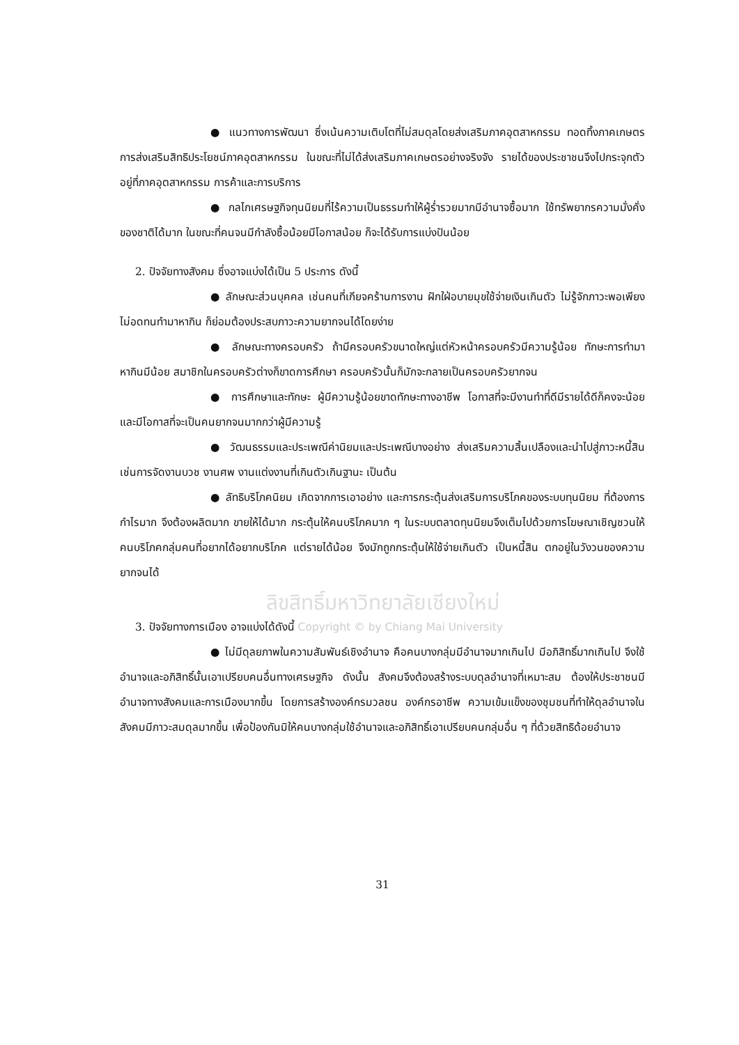● แนวทางการพัฒนา ซึ่งเน้นความเติบโตที่ไม่สมดุลโดยส่งเสริมภาคอุตสาหกรรม ทอดทิ้งภาคเกษตร การส่งเสริมสิทธิประโยชน์ภาคอุตสาหกรรม ในขณะที่ไม่ได้ส่งเสริมภาคเกษตรอย่างจริงจัง รายได้ของประชาชนจึงไปกระจุกตัวอยู่ที่ภาคอุตสาหกรรม การค้าและการบริการ
● กลไกเศรษฐกิจทุนนิยมที่ไร้ความเป็นธรรมทำให้ผู้ร่ำรวยมากมีอำนาจซื้อมาก ใช้ทรัพยากรความมั่งคั่งของชาติได้มาก ในขณะที่คนจนมีกำลังซื้อน้อยมีโอกาสน้อย ก็จะได้รับการแบ่งปันน้อย
2. ปัจจัยทางสังคม ซึ่งอาจแบ่งได้เป็น 5 ประการ ดังนี้
● ลักษณะส่วนบุคคล เช่นคนที่เกียจคร้านการงาน ฝักใฝ่อบายมุขใช้จ่ายเงินเกินตัว ไม่รู้จักภาวะพอเพียง ไม่อดทนทำมาหากิน ก็ย่อมต้องประสบภาวะความยากจนได้โดยง่าย
● ลักษณะทางครอบครัว ถ้ามีครอบครัวขนาดใหญ่แต่หัวหน้าครอบครัวมีความรู้น้อย ทักษะการทำมาหากินมีน้อย สมาชิกในครอบครัวต่างก็ขาดการศึกษา ครอบครัวนั้นก็มักจะกลายเป็นครอบครัวยากจน
● การศึกษาและทักษะ ผู้มีความรู้น้อยขาดทักษะทางอาชีพ โอกาสที่จะมีงานทำที่ดีมีรายได้ดีก็คงจะน้อย และมีโอกาสที่จะเป็นคนยากจนมากกว่าผู้มีความรู้
● วัฒนธรรมและประเพณีค่านิยมและประเพณีบางอย่าง ส่งเสริมความสิ้นเปลืองและนำไปสู่ภาวะหนี้สิน เช่นการจัดงานบวช งานศพ งานแต่งงานที่เกินตัวเกินฐานะ เป็นต้น
● ลัทธิบริโภคนิยม เกิดจากการเอาอย่าง และการกระตุ้นส่งเสริมการบริโภคของระบบทุนนิยม ที่ต้องการกำไรมาก จึงต้องผลิตมาก ขายให้ได้มาก กระตุ้นให้คนบริโภคมาก ๆ ในระบบตลาดทุนนิยมจึงเต็มไปด้วยการโฆษณาเชิญชวนให้คนบริโภคกลุ่มคนที่อยากได้อยากบริโภค แต่รายได้น้อย จึงมักถูกกระตุ้นให้ใช้จ่ายเกินตัว เป็นหนี้สิน ตกอยู่ในวังวนของความยากจนได้
ลิขสิทธิ์มหาวิทยาลัยเชียงใหม่
3. ปัจจัยทางการเมือง อาจแบ่งได้ดังนี้ Copyright © by Chiang Mai University
● ไม่มีดุลยภาพในความสัมพันธ์เชิงอำนาจ คือคนบางกลุ่มมีอำนาจมากเกินไป มีอภิสิทธิ์มากเกินไป จึงใช้อำนาจและอภิสิทธิ์นั้นเอาเปรียบคนอื่นทางเศรษฐกิจ ดังนั้น สังคมจึงต้องสร้างระบบดุลอำนาจที่เหมาะสม ต้องให้ประชาชนมีอำนาจทางสังคมและการเมืองมากขึ้น โดยการสร้างองค์กรมวลชน องค์กรอาชีพ ความเข้มแข็งของชุมชนที่ทำให้ดุลอำนาจในสังคมมีภาวะสมดุลมากขึ้น เพื่อป้องกันมิให้คนบางกลุ่มใช้อำนาจและอภิสิทธิ์เอาเปรียบคนกลุ่มอื่น ๆ ที่ด้วยสิทธิด้อยอำนาจ
31